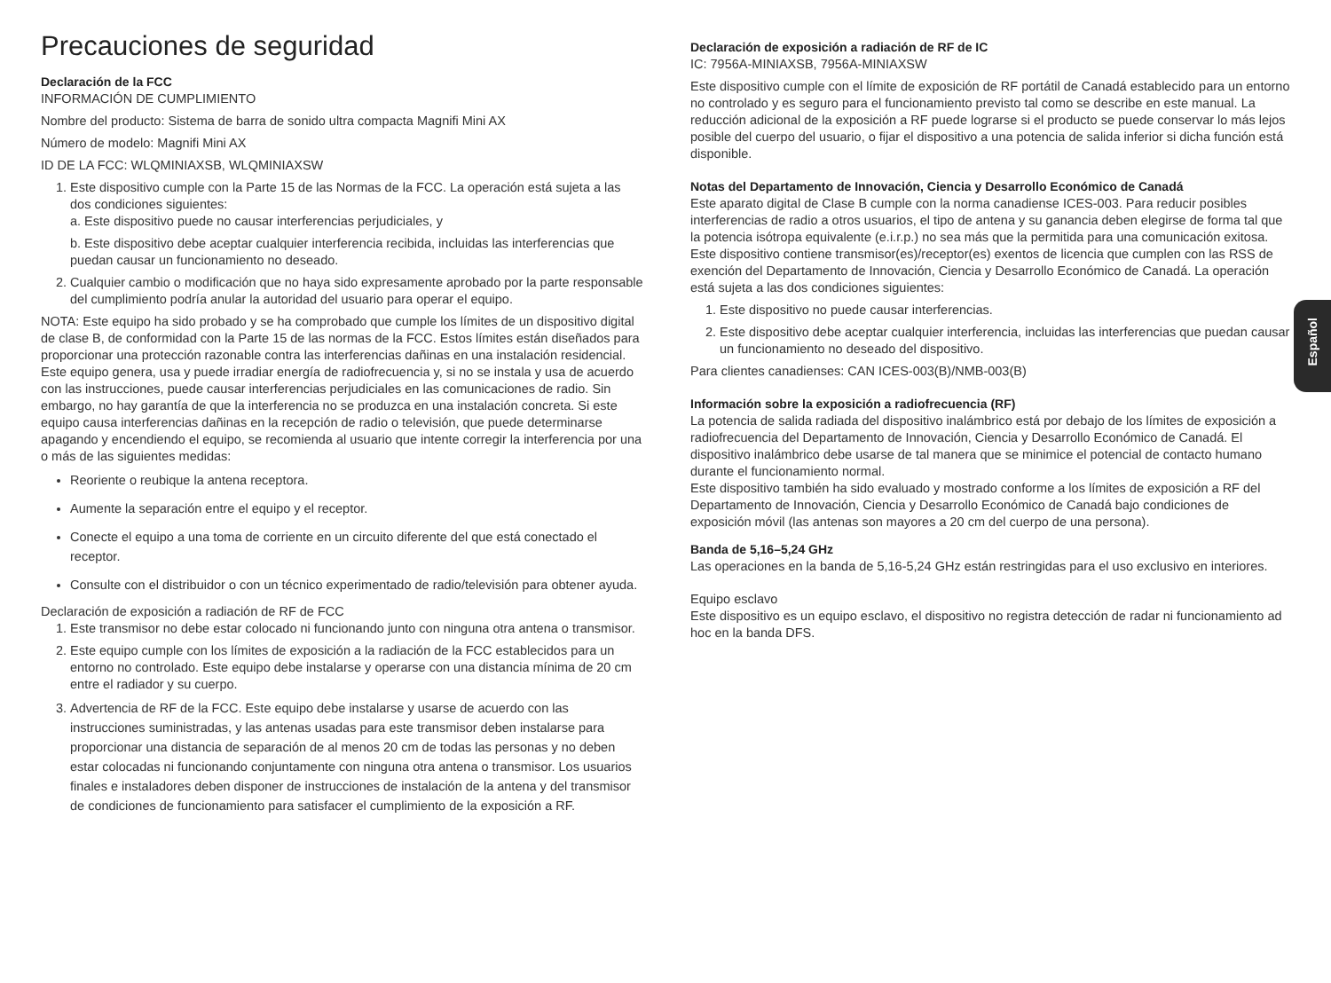Precauciones de seguridad
Declaración de la FCC
INFORMACIÓN DE CUMPLIMIENTO
Nombre del producto: Sistema de barra de sonido ultra compacta Magnifi Mini AX
Número de modelo: Magnifi Mini AX
ID DE LA FCC: WLQMINIAXSB, WLQMINIAXSW
1. Este dispositivo cumple con la Parte 15 de las Normas de la FCC. La operación está sujeta a las dos condiciones siguientes:
a. Este dispositivo puede no causar interferencias perjudiciales, y
b. Este dispositivo debe aceptar cualquier interferencia recibida, incluidas las interferencias que puedan causar un funcionamiento no deseado.
2. Cualquier cambio o modificación que no haya sido expresamente aprobado por la parte responsable del cumplimiento podría anular la autoridad del usuario para operar el equipo.
NOTA: Este equipo ha sido probado y se ha comprobado que cumple los límites de un dispositivo digital de clase B, de conformidad con la Parte 15 de las normas de la FCC. Estos límites están diseñados para proporcionar una protección razonable contra las interferencias dañinas en una instalación residencial. Este equipo genera, usa y puede irradiar energía de radiofrecuencia y, si no se instala y usa de acuerdo con las instrucciones, puede causar interferencias perjudiciales en las comunicaciones de radio. Sin embargo, no hay garantía de que la interferencia no se produzca en una instalación concreta. Si este equipo causa interferencias dañinas en la recepción de radio o televisión, que puede determinarse apagando y encendiendo el equipo, se recomienda al usuario que intente corregir la interferencia por una o más de las siguientes medidas:
Reoriente o reubique la antena receptora.
Aumente la separación entre el equipo y el receptor.
Conecte el equipo a una toma de corriente en un circuito diferente del que está conectado el receptor.
Consulte con el distribuidor o con un técnico experimentado de radio/televisión para obtener ayuda.
Declaración de exposición a radiación de RF de FCC
1. Este transmisor no debe estar colocado ni funcionando junto con ninguna otra antena o transmisor.
2. Este equipo cumple con los límites de exposición a la radiación de la FCC establecidos para un entorno no controlado. Este equipo debe instalarse y operarse con una distancia mínima de 20 cm entre el radiador y su cuerpo.
3. Advertencia de RF de la FCC. Este equipo debe instalarse y usarse de acuerdo con las instrucciones suministradas, y las antenas usadas para este transmisor deben instalarse para proporcionar una distancia de separación de al menos 20 cm de todas las personas y no deben estar colocadas ni funcionando conjuntamente con ninguna otra antena o transmisor. Los usuarios finales e instaladores deben disponer de instrucciones de instalación de la antena y del transmisor de condiciones de funcionamiento para satisfacer el cumplimiento de la exposición a RF.
Declaración de exposición a radiación de RF de IC
IC: 7956A-MINIAXSB, 7956A-MINIAXSW
Este dispositivo cumple con el límite de exposición de RF portátil de Canadá establecido para un entorno no controlado y es seguro para el funcionamiento previsto tal como se describe en este manual. La reducción adicional de la exposición a RF puede lograrse si el producto se puede conservar lo más lejos posible del cuerpo del usuario, o fijar el dispositivo a una potencia de salida inferior si dicha función está disponible.
Notas del Departamento de Innovación, Ciencia y Desarrollo Económico de Canadá
Este aparato digital de Clase B cumple con la norma canadiense ICES-003. Para reducir posibles interferencias de radio a otros usuarios, el tipo de antena y su ganancia deben elegirse de forma tal que la potencia isótropa equivalente (e.i.r.p.) no sea más que la permitida para una comunicación exitosa.
Este dispositivo contiene transmisor(es)/receptor(es) exentos de licencia que cumplen con las RSS de exención del Departamento de Innovación, Ciencia y Desarrollo Económico de Canadá. La operación está sujeta a las dos condiciones siguientes:
1. Este dispositivo no puede causar interferencias.
2. Este dispositivo debe aceptar cualquier interferencia, incluidas las interferencias que puedan causar un funcionamiento no deseado del dispositivo.
Para clientes canadienses: CAN ICES-003(B)/NMB-003(B)
Información sobre la exposición a radiofrecuencia (RF)
La potencia de salida radiada del dispositivo inalámbrico está por debajo de los límites de exposición a radiofrecuencia del Departamento de Innovación, Ciencia y Desarrollo Económico de Canadá. El dispositivo inalámbrico debe usarse de tal manera que se minimice el potencial de contacto humano durante el funcionamiento normal.
Este dispositivo también ha sido evaluado y mostrado conforme a los límites de exposición a RF del Departamento de Innovación, Ciencia y Desarrollo Económico de Canadá bajo condiciones de exposición móvil (las antenas son mayores a 20 cm del cuerpo de una persona).
Banda de 5,16–5,24 GHz
Las operaciones en la banda de 5,16-5,24 GHz están restringidas para el uso exclusivo en interiores.
Equipo esclavo
Este dispositivo es un equipo esclavo, el dispositivo no registra detección de radar ni funcionamiento ad hoc en la banda DFS.
Español